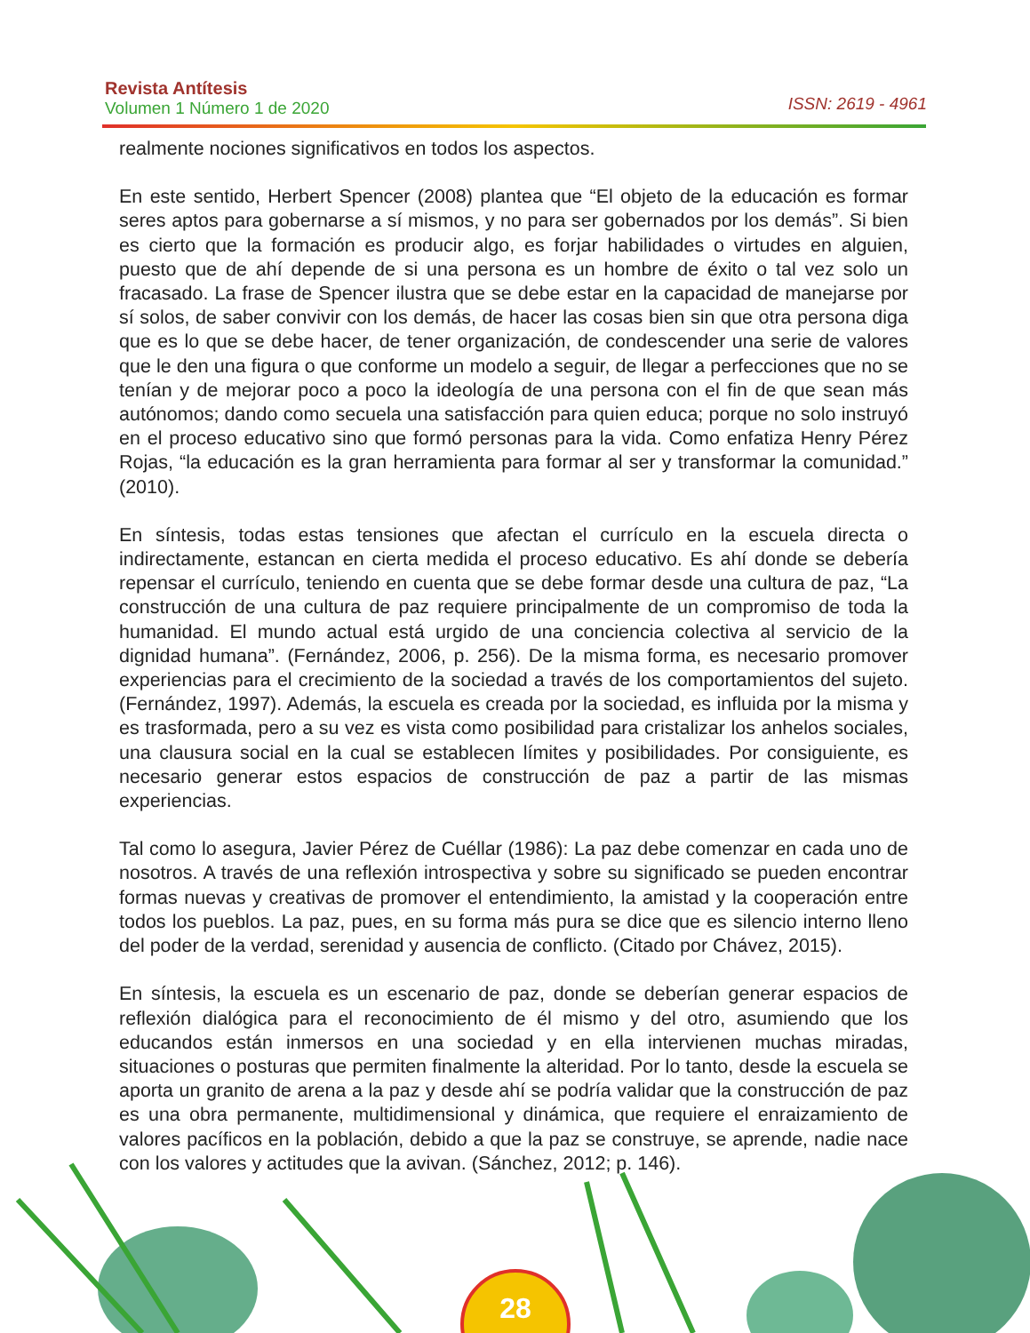Revista Antítesis
Volumen 1 Número 1 de 2020
ISSN: 2619 - 4961
realmente nociones significativos en todos los aspectos.
En este sentido, Herbert Spencer (2008) plantea que “El objeto de la educación es formar seres aptos para gobernarse a sí mismos, y no para ser gobernados por los demás”. Si bien es cierto que la formación es producir algo, es forjar habilidades o virtudes en alguien, puesto que de ahí depende de si una persona es un hombre de éxito o tal vez solo un fracasado. La frase de Spencer ilustra que se debe estar en la capacidad de manejarse por sí solos, de saber convivir con los demás, de hacer las cosas bien sin que otra persona diga que es lo que se debe hacer, de tener organización, de condescender una serie de valores que le den una figura o que conforme un modelo a seguir, de llegar a perfecciones que no se tenían y de mejorar poco a poco la ideología de una persona con el fin de que sean más autónomos; dando como secuela una satisfacción para quien educa; porque no solo instruyó en el proceso educativo sino que formó personas para la vida. Como enfatiza Henry Pérez Rojas, “la educación es la gran herramienta para formar al ser y transformar la comunidad.” (2010).
En síntesis, todas estas tensiones que afectan el currículo en la escuela directa o indirectamente, estancan en cierta medida el proceso educativo. Es ahí donde se debería repensar el currículo, teniendo en cuenta que se debe formar desde una cultura de paz, “La construcción de una cultura de paz requiere principalmente de un compromiso de toda la humanidad. El mundo actual está urgido de una conciencia colectiva al servicio de la dignidad humana”. (Fernández, 2006, p. 256). De la misma forma, es necesario promover experiencias para el crecimiento de la sociedad a través de los comportamientos del sujeto. (Fernández, 1997). Además, la escuela es creada por la sociedad, es influida por la misma y es trasformada, pero a su vez es vista como posibilidad para cristalizar los anhelos sociales, una clausura social en la cual se establecen límites y posibilidades. Por consiguiente, es necesario generar estos espacios de construcción de paz a partir de las mismas experiencias.
Tal como lo asegura, Javier Pérez de Cuéllar (1986): La paz debe comenzar en cada uno de nosotros. A través de una reflexión introspectiva y sobre su significado se pueden encontrar formas nuevas y creativas de promover el entendimiento, la amistad y la cooperación entre todos los pueblos. La paz, pues, en su forma más pura se dice que es silencio interno lleno del poder de la verdad, serenidad y ausencia de conflicto. (Citado por Chávez, 2015).
En síntesis, la escuela es un escenario de paz, donde se deberían generar espacios de reflexión dialógica para el reconocimiento de él mismo y del otro, asumiendo que los educandos están inmersos en una sociedad y en ella intervienen muchas miradas, situaciones o posturas que permiten finalmente la alteridad. Por lo tanto, desde la escuela se aporta un granito de arena a la paz y desde ahí se podría validar que la construcción de paz es una obra permanente, multidimensional y dinámica, que requiere el enraizamiento de valores pacíficos en la población, debido a que la paz se construye, se aprende, nadie nace con los valores y actitudes que la avivan. (Sánchez, 2012; p. 146).
28